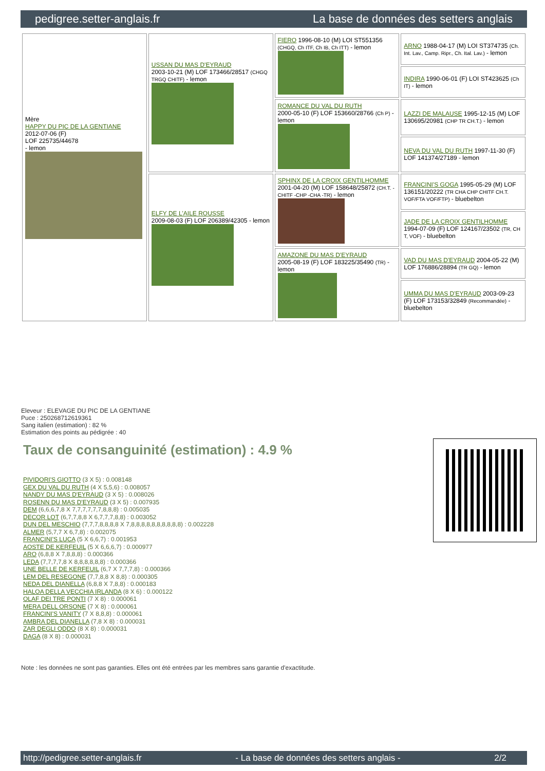pedigree.setter-anglais.fr La base de données des setters anglais
| Mère HAPPY DU PIC DE LA GENTIANE 2012-07-06 (F) LOF 225735/44678 - lemon | USSAN DU MAS D'EYRAUD 2003-10-21 (M) LOF 173466/28517 (CHGQ TRGQ CHITF) - lemon | FIERO 1996-08-10 (M) LOI ST551356 (CHGQ, Ch ITF, Ch IB, Ch ITT) - lemon | ARNO 1988-04-17 (M) LOI ST374735 (Ch. Int. Lav., Camp. Ripr., Ch. Ital. Lav.) - lemon |
| | | | INDIRA 1990-06-01 (F) LOI ST423625 (Ch IT) - lemon |
| | | ROMANCE DU VAL DU RUTH 2000-05-10 (F) LOF 153660/28766 (Ch P) - lemon | LAZZI DE MALAUSE 1995-12-15 (M) LOF 130695/20981 (CHP TR CH.T.) - lemon |
| | | | NEVA DU VAL DU RUTH 1997-11-30 (F) LOF 141374/27189 - lemon |
| | ELFY DE L'AILE ROUSSE 2009-08-03 (F) LOF 206389/42305 - lemon | SPHINX DE LA CROIX GENTILHOMME 2001-04-20 (M) LOF 158648/25872 (CH.T. -CHITF -CHP -CHA -TR) - lemon | FRANCINI'S GOGA 1995-05-29 (M) LOF 136151/20222 (TR CHA CHP CHITF CH.T. VOF/FTA VOF/FTP) - bluebelton |
| | | | JADE DE LA CROIX GENTILHOMME 1994-07-09 (F) LOF 124167/23502 (TR, CH T, VOF) - bluebelton |
| | | AMAZONE DU MAS D'EYRAUD 2005-08-19 (F) LOF 183225/35490 (TR) - lemon | VAD DU MAS D'EYRAUD 2004-05-22 (M) LOF 176886/28894 (TR GQ) - lemon |
| | | | UMMA DU MAS D'EYRAUD 2003-09-23 (F) LOF 173153/32849 (Recommandée) - bluebelton |
Eleveur : ELEVAGE DU PIC DE LA GENTIANE
Puce : 250268712619361
Sang italien (estimation) : 82 %
Estimation des points au pédigrée : 40
Taux de consanguinité (estimation) : 4.9 %
PIVIDORI'S GIOTTO (3 X 5) : 0.008148
GEX DU VAL DU RUTH (4 X 5,5,6) : 0.008057
NANDY DU MAS D'EYRAUD (3 X 5) : 0.008026
ROSENN DU MAS D'EYRAUD (3 X 5) : 0.007935
DEM (6,6,6,7,8 X 7,7,7,7,7,7,8,8,8) : 0.005035
DECOR LOT (6,7,7,8,8 X 6,7,7,7,8,8) : 0.003052
DUN DEL MESCHIO (7,7,7,8,8,8,8 X 7,8,8,8,8,8,8,8,8,8,8) : 0.002228
ALMER (5,7,7 X 6,7,8) : 0.002075
FRANCINI'S LUCA (5 X 6,6,7) : 0.001953
AOSTE DE KERFEUIL (5 X 6,6,6,7) : 0.000977
ARO (6,8,8 X 7,8,8,8) : 0.000366
LEDA (7,7,7,7,8 X 8,8,8,8,8,8) : 0.000366
UNE BELLE DE KERFEUIL (6,7 X 7,7,7,8) : 0.000366
LEM DEL RESEGONE (7,7,8,8 X 8,8) : 0.000305
NEDA DEL DIANELLA (6,8,8 X 7,8,8) : 0.000183
HALOA DELLA VECCHIA IRLANDA (8 X 6) : 0.000122
OLAF DEI TRE PONTI (7 X 8) : 0.000061
MERA DELL ORSONE (7 X 8) : 0.000061
FRANCINI'S VANITY (7 X 8,8,8) : 0.000061
AMBRA DEL DIANELLA (7,8 X 8) : 0.000031
ZAR DEGLI ODDO (8 X 8) : 0.000031
DAGA (8 X 8) : 0.000031
Note : les données ne sont pas garanties. Elles ont été entrées par les membres sans garantie d'exactitude.
http://pedigree.setter-anglais.fr - La base de données des setters anglais - 2/2